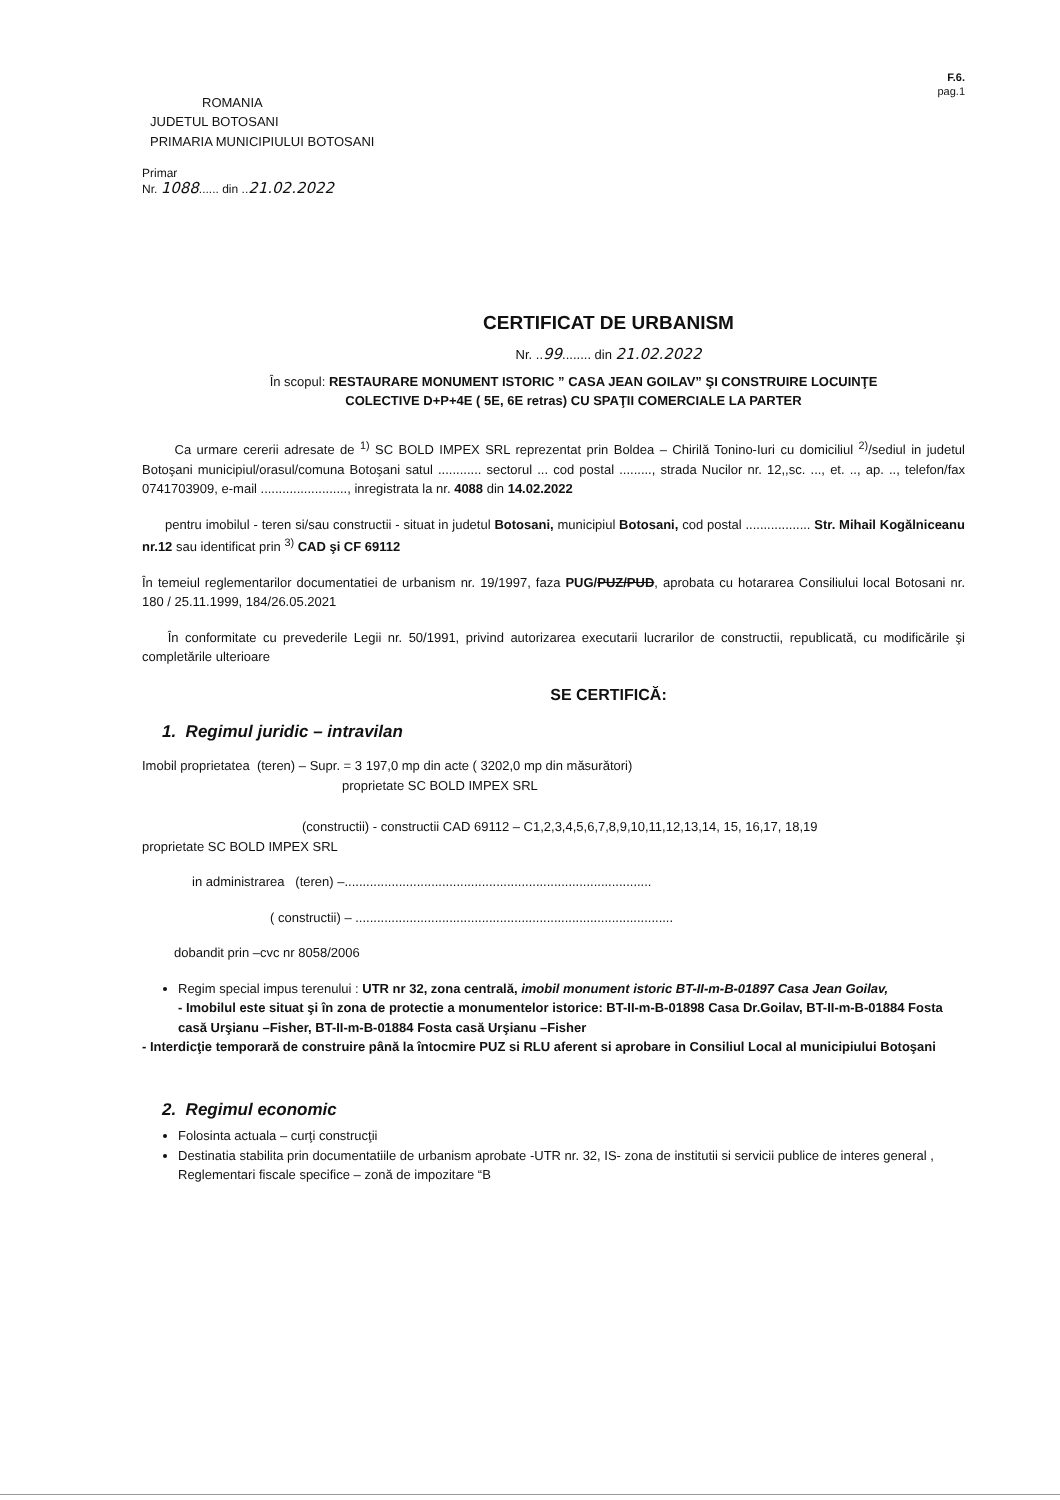F.6.
pag.1
ROMANIA
JUDETUL BOTOSANI
PRIMARIA MUNICIPIULUI BOTOSANI
Primar
Nr. 1088...... din ..21.02.2022
CERTIFICAT DE URBANISM
Nr. ..99........ din 21.02.2022
În scopul: RESTAURARE MONUMENT ISTORIC ” CASA JEAN GOILAV” ŞI CONSTRUIRE LOCUINŢE
COLECTIVE D+P+4E ( 5E, 6E retras) CU SPAŢII COMERCIALE LA PARTER
Ca urmare cererii adresate de <sup>1)</sup> SC BOLD IMPEX SRL reprezentat prin Boldea – Chirilă Tonino-Iuri cu domiciliul <sup>2)</sup>/sediul in judetul Botoşani municipiul/orasul/comuna Botoşani satul ............ sectorul ... cod postal ........., strada Nucilor nr. 12,,sc. ..., et. .., ap. .., telefon/fax 0741703909, e-mail ........................, inregistrata la nr. 4088 din 14.02.2022
pentru imobilul - teren si/sau constructii - situat in judetul Botosani, municipiul Botosani, cod postal .................. Str. Mihail Kogălniceanu nr.12 sau identificat prin <sup>3)</sup> CAD şi CF 69112
În temeiul reglementarilor documentatiei de urbanism nr. 19/1997, faza PUG/PUZ/PUD, aprobata cu hotararea Consiliului local Botosani nr. 180 / 25.11.1999, 184/26.05.2021
În conformitate cu prevederile Legii nr. 50/1991, privind autorizarea executarii lucrarilor de constructii, republicată, cu modificările şi completările ulterioare
SE CERTIFICĂ:
1. Regimul juridic – intravilan
Imobil proprietatea (teren) – Supr. = 3 197,0 mp din acte ( 3202,0 mp din măsurători)
proprietate SC BOLD IMPEX SRL
(constructii) - constructii CAD 69112 – C1,2,3,4,5,6,7,8,9,10,11,12,13,14, 15, 16,17, 18,19
proprietate SC BOLD IMPEX SRL
in administrarea (teren) –.....................................................................................
( constructii) – ........................................................................................
dobandit prin –cvc nr 8058/2006
Regim special impus terenului : UTR nr 32, zona centrală, imobil monument istoric BT-II-m-B-01897 Casa Jean Goilav,
- Imobilul este situat şi în zona de protectie a monumentelor istorice: BT-II-m-B-01898 Casa Dr.Goilav, BT-II-m-B-01884 Fosta casă Urşianu –Fisher, BT-II-m-B-01884 Fosta casă Urşianu –Fisher
- Interdicţie temporară de construire până la întocmire PUZ si RLU aferent si aprobare in Consiliul Local al municipiului Botoşani
2. Regimul economic
Folosinta actuala – curţi construcţii
Destinatia stabilita prin documentatiile de urbanism aprobate -UTR nr. 32, IS- zona de institutii si servicii publice de interes general ,
Reglementari fiscale specifice – zonă de impozitare “B